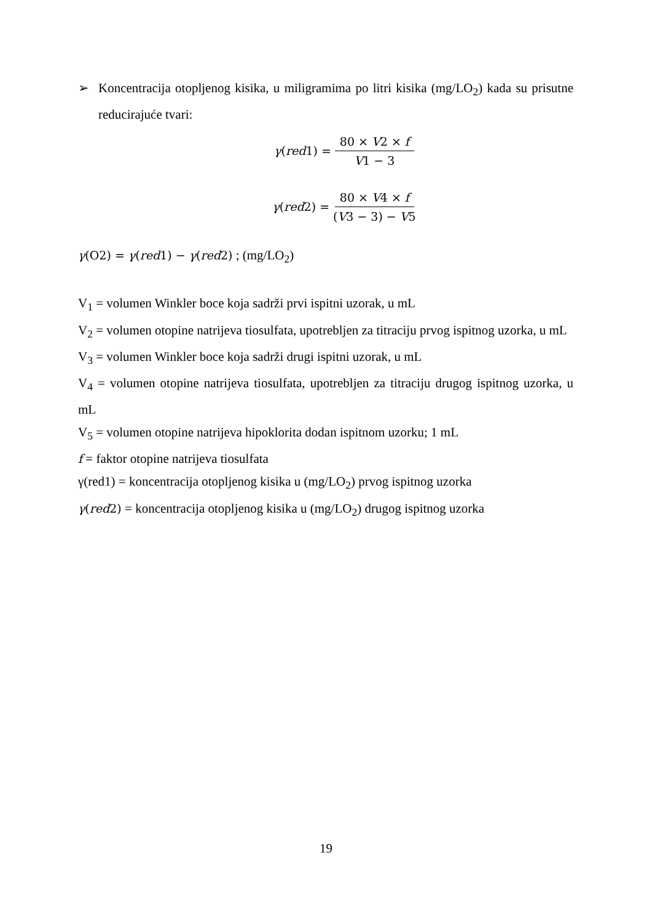➢ Koncentracija otopljenog kisika, u miligramima po litri kisika (mg/LO<sub>2</sub>) kada su prisutne reducirajuće tvari:
γ(red1) = 80 × V2 × f V1 − 3
γ(red2) = 80 × V4 × f (V3 − 3) − V5
γ(O2) = γ(red1) − γ(red2) ; (mg/LO<sub>2</sub>)
V<sub>1</sub> = volumen Winkler boce koja sadrži prvi ispitni uzorak, u mL
V<sub>2</sub> = volumen otopine natrijeva tiosulfata, upotrebljen za titraciju prvog ispitnog uzorka, u mL
V<sub>3</sub> = volumen Winkler boce koja sadrži drugi ispitni uzorak, u mL
V<sub>4</sub> = volumen otopine natrijeva tiosulfata, upotrebljen za titraciju drugog ispitnog uzorka, u mL
V<sub>5</sub> = volumen otopine natrijeva hipoklorita dodan ispitnom uzorku; 1 mL
f = faktor otopine natrijeva tiosulfata
γ(red1) = koncentracija otopljenog kisika u (mg/LO<sub>2</sub>) prvog ispitnog uzorka
γ(red2) = koncentracija otopljenog kisika u (mg/LO<sub>2</sub>) drugog ispitnog uzorka
19